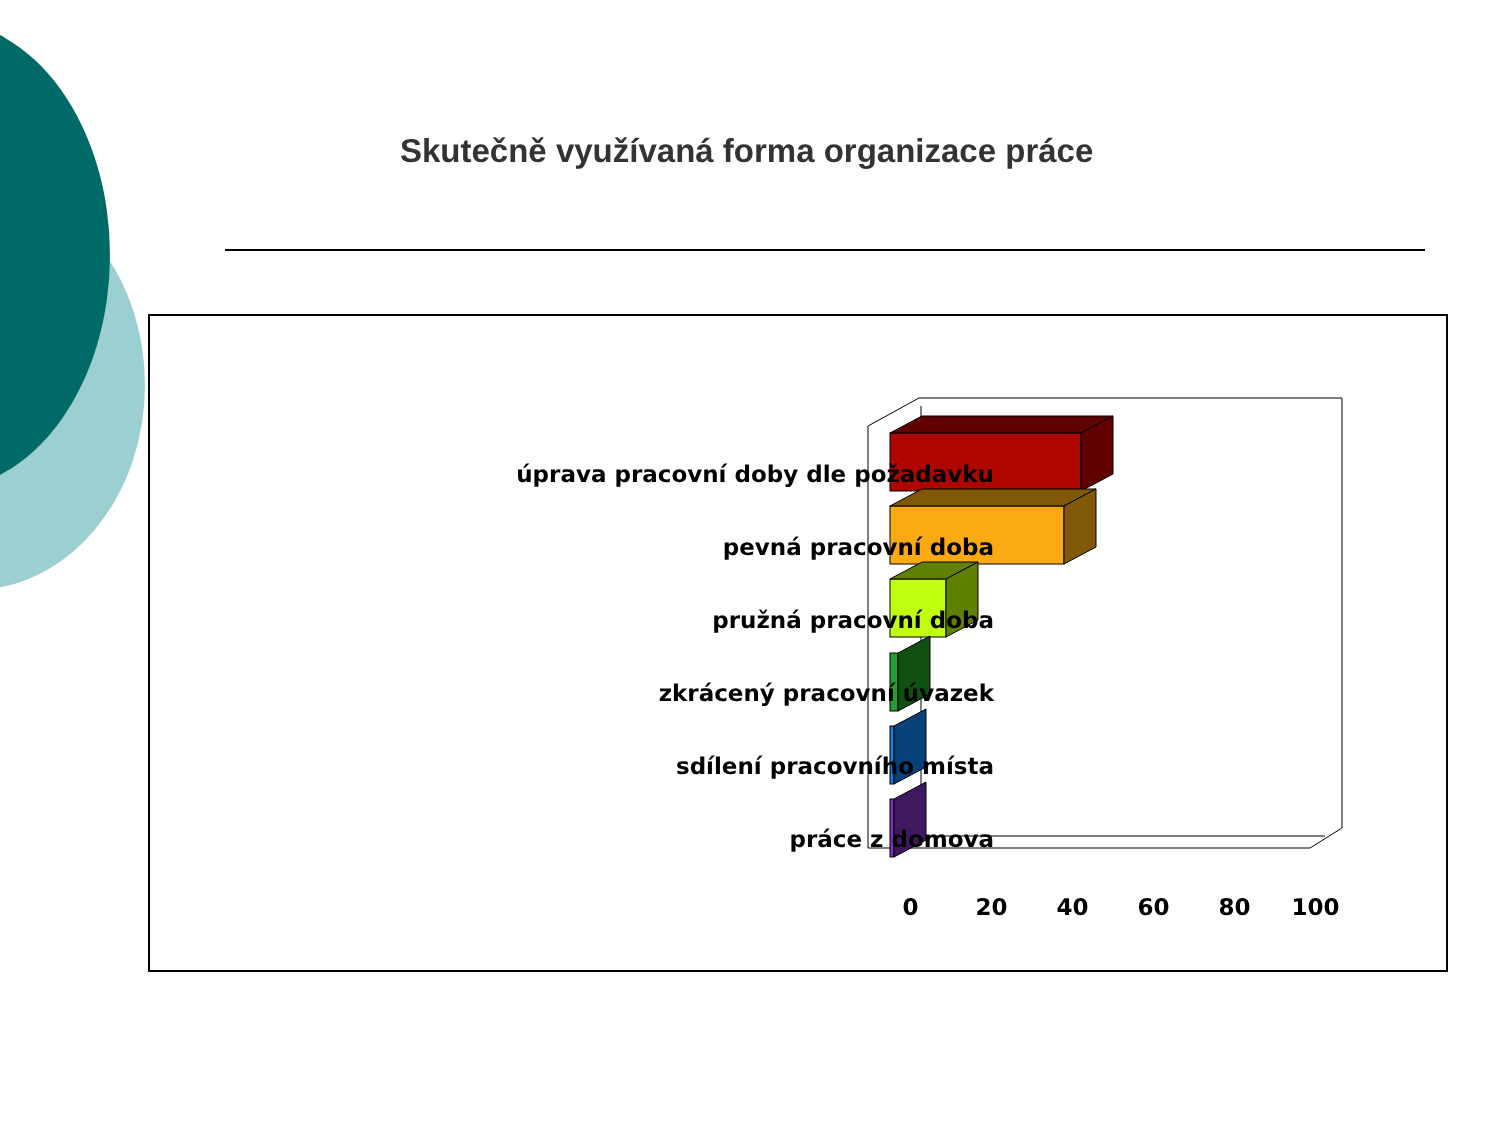Skutečně využívaná forma organizace práce
úprava pracovní doby dle požadavku
pevná pracovní doba
pružná pracovní doba
zkrácený pracovní úvazek
sdílení pracovního místa
práce z domova
0 20 40 60 80 100